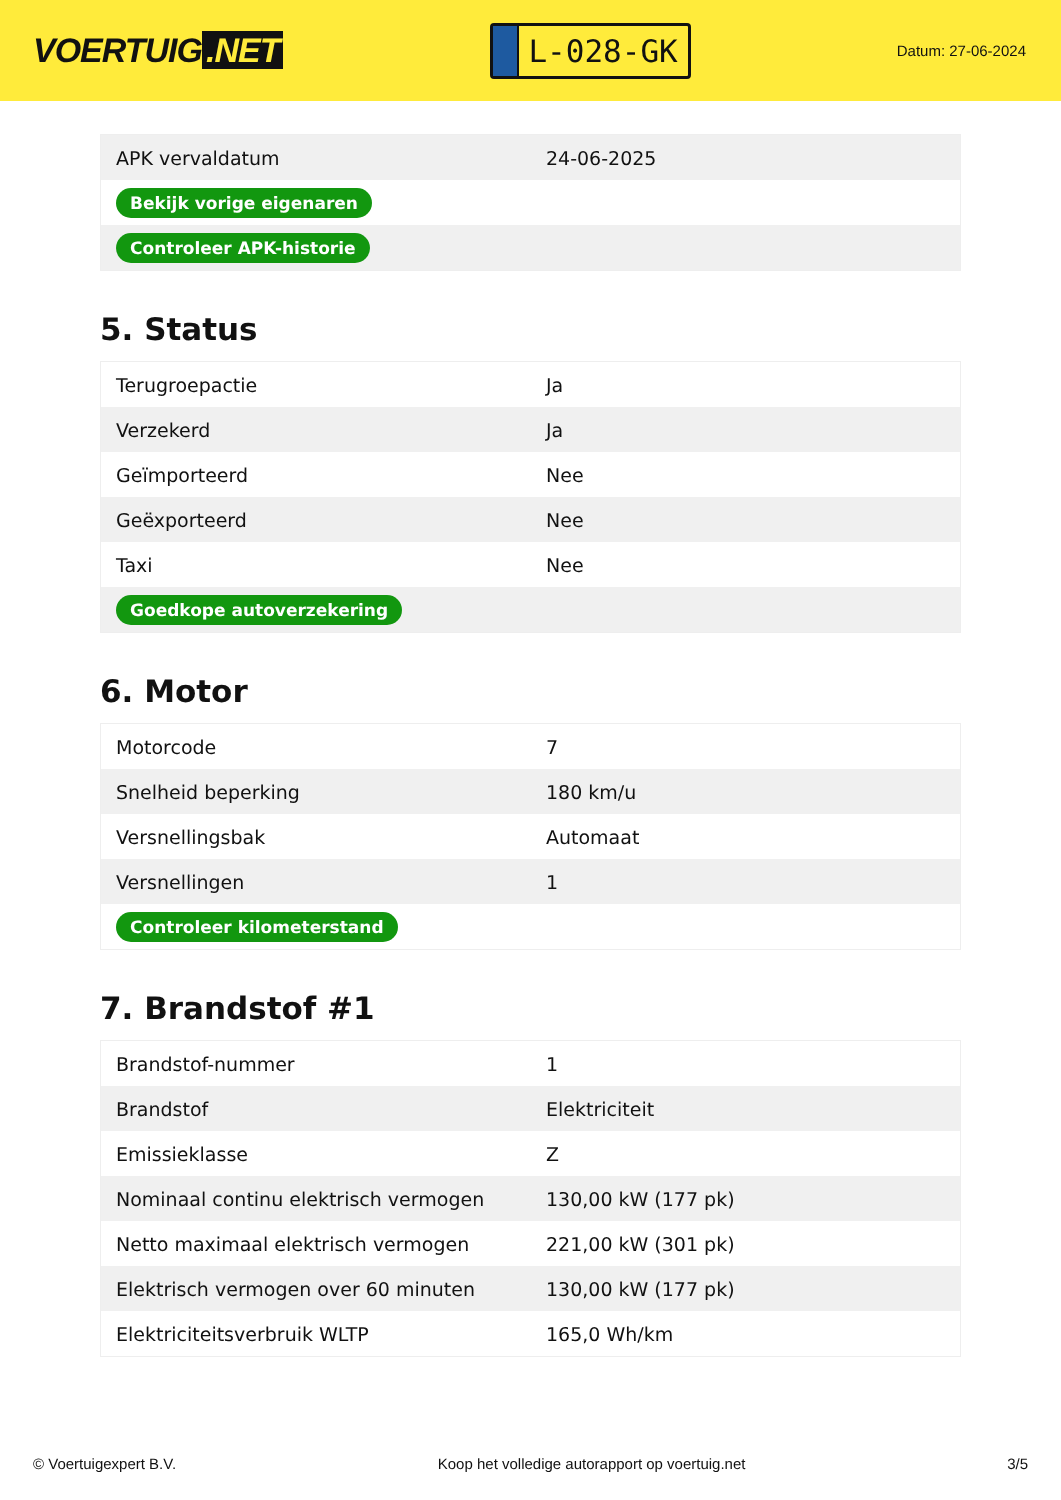VOERTUIG.NET
L-028-GK
Datum: 27-06-2024
| APK vervaldatum | 24-06-2025 |
| Bekijk vorige eigenaren | |
| Controleer APK-historie | |
5. Status
| Terugroepactie | Ja |
| Verzekerd | Ja |
| Geïmporteerd | Nee |
| Geëxporteerd | Nee |
| Taxi | Nee |
| Goedkope autoverzekering | |
6. Motor
| Motorcode | 7 |
| Snelheid beperking | 180 km/u |
| Versnellingsbak | Automaat |
| Versnellingen | 1 |
| Controleer kilometerstand | |
7. Brandstof #1
| Brandstof-nummer | 1 |
| Brandstof | Elektriciteit |
| Emissieklasse | Z |
| Nominaal continu elektrisch vermogen | 130,00 kW (177 pk) |
| Netto maximaal elektrisch vermogen | 221,00 kW (301 pk) |
| Elektrisch vermogen over 60 minuten | 130,00 kW (177 pk) |
| Elektriciteitsverbruik WLTP | 165,0 Wh/km |
© Voertuigexpert B.V. Koop het volledige autorapport op voertuig.net 3/5